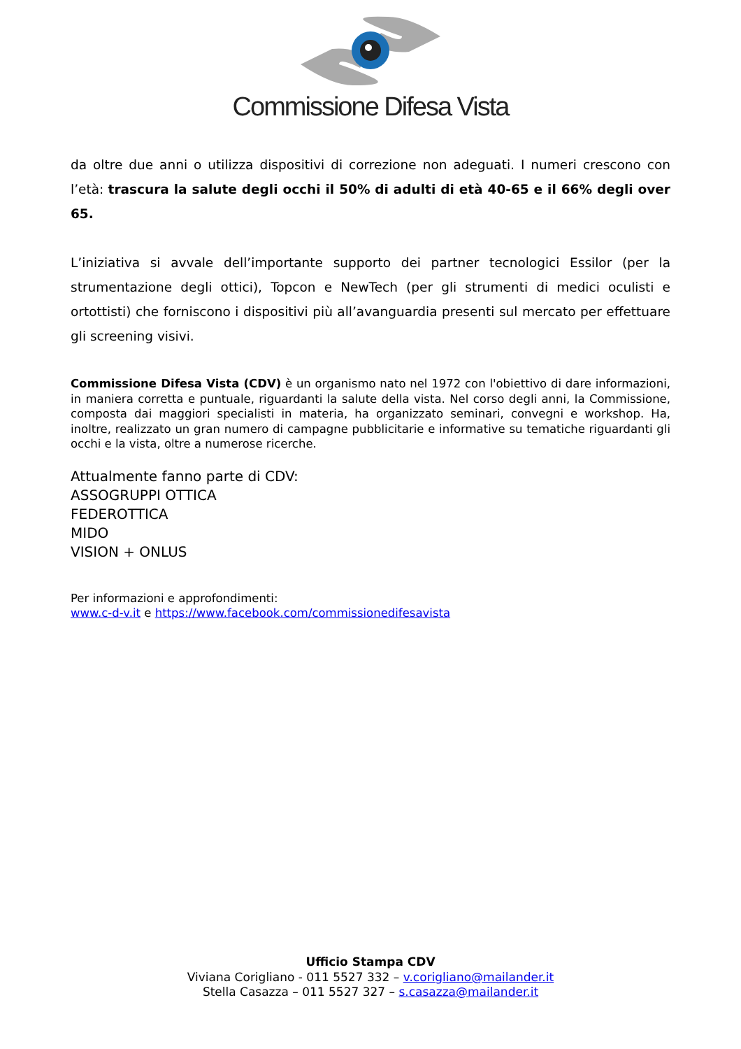Commissione Difesa Vista
da oltre due anni o utilizza dispositivi di correzione non adeguati. I numeri crescono con l’età: trascura la salute degli occhi il 50% di adulti di età 40-65 e il 66% degli over 65.
L’iniziativa si avvale dell’importante supporto dei partner tecnologici Essilor (per la strumentazione degli ottici), Topcon e NewTech (per gli strumenti di medici oculisti e ortottisti) che forniscono i dispositivi più all’avanguardia presenti sul mercato per effettuare gli screening visivi.
Commissione Difesa Vista (CDV) è un organismo nato nel 1972 con l'obiettivo di dare informazioni, in maniera corretta e puntuale, riguardanti la salute della vista. Nel corso degli anni, la Commissione, composta dai maggiori specialisti in materia, ha organizzato seminari, convegni e workshop. Ha, inoltre, realizzato un gran numero di campagne pubblicitarie e informative su tematiche riguardanti gli occhi e la vista, oltre a numerose ricerche.
Attualmente fanno parte di CDV:
ASSOGRUPPI OTTICA
FEDEROTTICA
MIDO
VISION + ONLUS
Per informazioni e approfondimenti:
www.c-d-v.it e https://www.facebook.com/commissionedifesavista
Ufficio Stampa CDV
Viviana Corigliano - 011 5527 332 – v.corigliano@mailander.it
Stella Casazza – 011 5527 327 – s.casazza@mailander.it